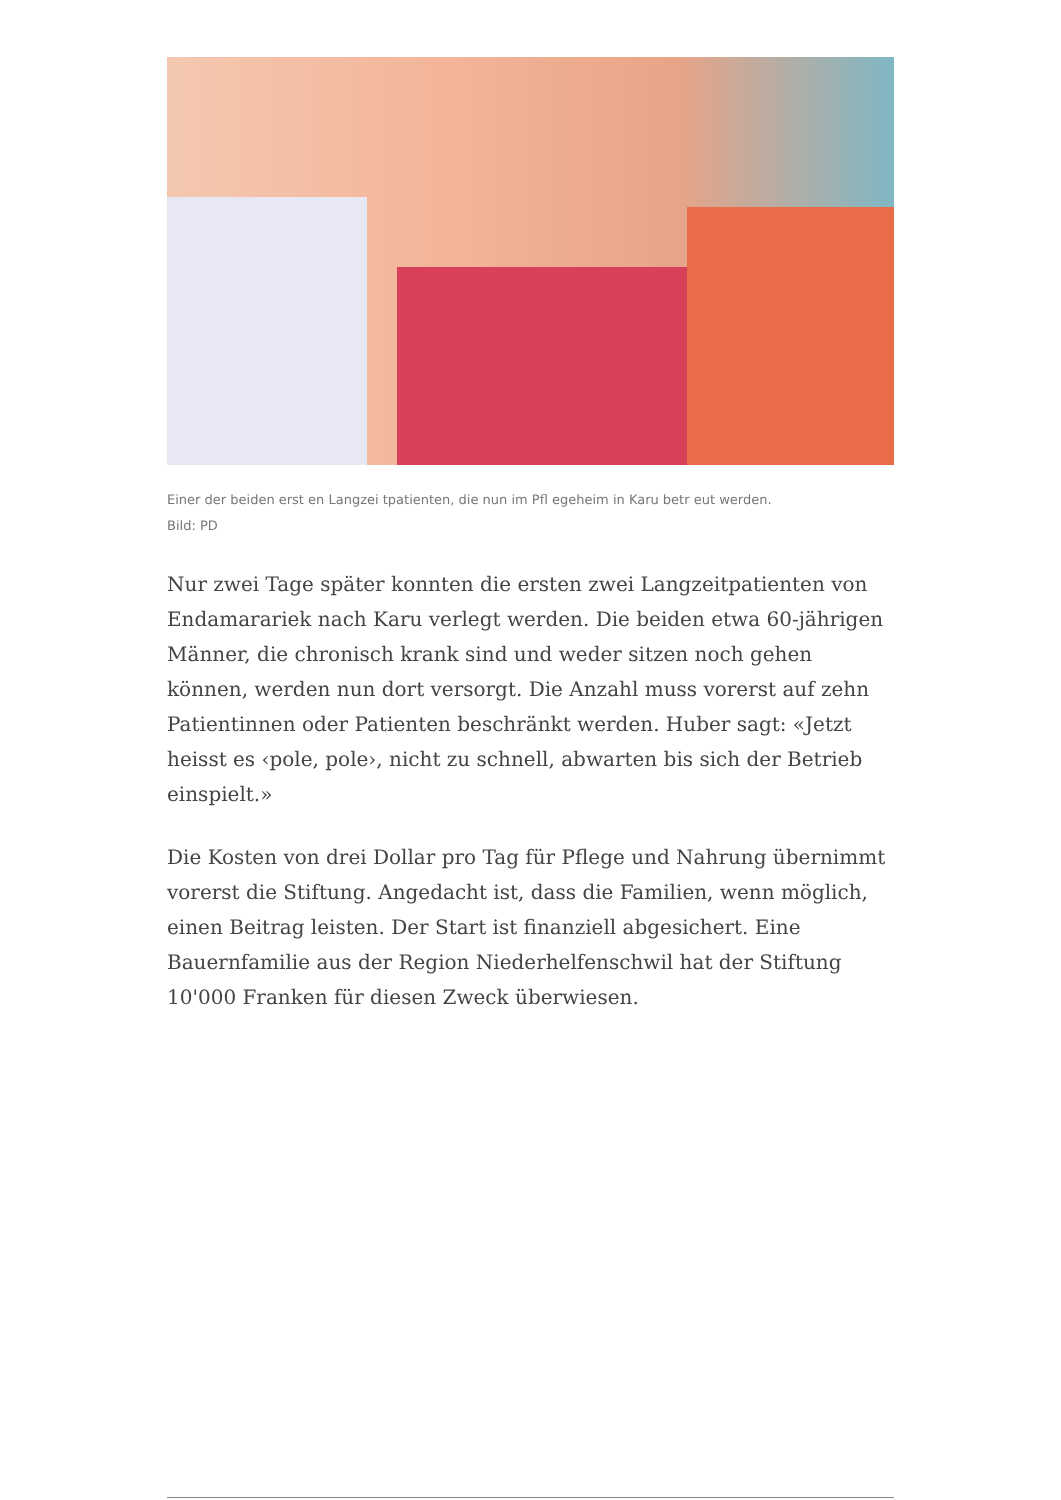Einer der beiden erst en Langzei tpatienten, die nun im Pfl egeheim in Karu betr eut werden.
Bild: PD
Nur zwei Tage später konnten die ersten zwei Langzeitpatienten von Endamarariek nach Karu verlegt werden. Die beiden etwa 60-jährigen Männer, die chronisch krank sind und weder sitzen noch gehen können, werden nun dort versorgt. Die Anzahl muss vorerst auf zehn Patientinnen oder Patienten beschränkt werden. Huber sagt: «Jetzt heisst es ‹pole, pole›, nicht zu schnell, abwarten bis sich der Betrieb einspielt.»
Die Kosten von drei Dollar pro Tag für Pflege und Nahrung übernimmt vorerst die Stiftung. Angedacht ist, dass die Familien, wenn möglich, einen Beitrag leisten. Der Start ist finanziell abgesichert. Eine Bauernfamilie aus der Region Niederhelfenschwil hat der Stiftung 10'000 Franken für diesen Zweck überwiesen.